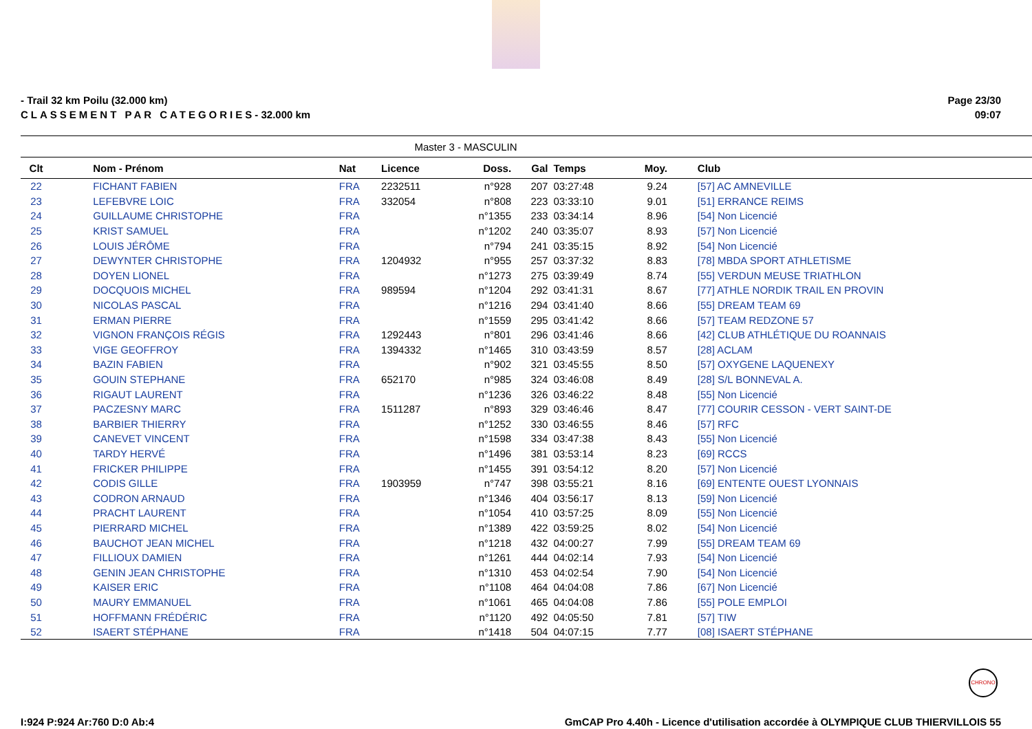- Trail 32 km Poilu (32.000 km)
CLASSEMENT PAR CATEGORIES- 32.000 km
Page 23/30
09:07
| Master 3 - MASCULIN | | | | | | | | |
| Clt | Nom - Prénom | Nat | Licence | Doss. | Gal | Temps | Moy. | Club |
| 22 | FICHANT FABIEN | FRA | 2232511 | n°928 | 207 | 03:27:48 | 9.24 | [57] AC AMNEVILLE |
| 23 | LEFEBVRE LOIC | FRA | 332054 | n°808 | 223 | 03:33:10 | 9.01 | [51] ERRANCE REIMS |
| 24 | GUILLAUME CHRISTOPHE | FRA | | n°1355 | 233 | 03:34:14 | 8.96 | [54] Non Licencié |
| 25 | KRIST SAMUEL | FRA | | n°1202 | 240 | 03:35:07 | 8.93 | [57] Non Licencié |
| 26 | LOUIS JÉRÔME | FRA | | n°794 | 241 | 03:35:15 | 8.92 | [54] Non Licencié |
| 27 | DEWYNTER CHRISTOPHE | FRA | 1204932 | n°955 | 257 | 03:37:32 | 8.83 | [78] MBDA SPORT ATHLETISME |
| 28 | DOYEN LIONEL | FRA | | n°1273 | 275 | 03:39:49 | 8.74 | [55] VERDUN MEUSE TRIATHLON |
| 29 | DOCQUOIS MICHEL | FRA | 989594 | n°1204 | 292 | 03:41:31 | 8.67 | [77] ATHLE NORDIK TRAIL EN PROVIN |
| 30 | NICOLAS PASCAL | FRA | | n°1216 | 294 | 03:41:40 | 8.66 | [55] DREAM TEAM 69 |
| 31 | ERMAN PIERRE | FRA | | n°1559 | 295 | 03:41:42 | 8.66 | [57] TEAM REDZONE 57 |
| 32 | VIGNON FRANÇOIS RÉGIS | FRA | 1292443 | n°801 | 296 | 03:41:46 | 8.66 | [42] CLUB ATHLÉTIQUE DU ROANNAIS |
| 33 | VIGE GEOFFROY | FRA | 1394332 | n°1465 | 310 | 03:43:59 | 8.57 | [28] ACLAM |
| 34 | BAZIN FABIEN | FRA | | n°902 | 321 | 03:45:55 | 8.50 | [57] OXYGENE LAQUENEXY |
| 35 | GOUIN STEPHANE | FRA | 652170 | n°985 | 324 | 03:46:08 | 8.49 | [28] S/L BONNEVAL A. |
| 36 | RIGAUT LAURENT | FRA | | n°1236 | 326 | 03:46:22 | 8.48 | [55] Non Licencié |
| 37 | PACZESNY MARC | FRA | 1511287 | n°893 | 329 | 03:46:46 | 8.47 | [77] COURIR CESSON - VERT SAINT-DE |
| 38 | BARBIER THIERRY | FRA | | n°1252 | 330 | 03:46:55 | 8.46 | [57] RFC |
| 39 | CANEVET VINCENT | FRA | | n°1598 | 334 | 03:47:38 | 8.43 | [55] Non Licencié |
| 40 | TARDY HERVÉ | FRA | | n°1496 | 381 | 03:53:14 | 8.23 | [69] RCCS |
| 41 | FRICKER PHILIPPE | FRA | | n°1455 | 391 | 03:54:12 | 8.20 | [57] Non Licencié |
| 42 | CODIS GILLE | FRA | 1903959 | n°747 | 398 | 03:55:21 | 8.16 | [69] ENTENTE OUEST LYONNAIS |
| 43 | CODRON ARNAUD | FRA | | n°1346 | 404 | 03:56:17 | 8.13 | [59] Non Licencié |
| 44 | PRACHT LAURENT | FRA | | n°1054 | 410 | 03:57:25 | 8.09 | [55] Non Licencié |
| 45 | PIERRARD MICHEL | FRA | | n°1389 | 422 | 03:59:25 | 8.02 | [54] Non Licencié |
| 46 | BAUCHOT JEAN MICHEL | FRA | | n°1218 | 432 | 04:00:27 | 7.99 | [55] DREAM TEAM 69 |
| 47 | FILLIOUX DAMIEN | FRA | | n°1261 | 444 | 04:02:14 | 7.93 | [54] Non Licencié |
| 48 | GENIN JEAN CHRISTOPHE | FRA | | n°1310 | 453 | 04:02:54 | 7.90 | [54] Non Licencié |
| 49 | KAISER ERIC | FRA | | n°1108 | 464 | 04:04:08 | 7.86 | [67] Non Licencié |
| 50 | MAURY EMMANUEL | FRA | | n°1061 | 465 | 04:04:08 | 7.86 | [55] POLE EMPLOI |
| 51 | HOFFMANN FRÉDÉRIC | FRA | | n°1120 | 492 | 04:05:50 | 7.81 | [57] TIW |
| 52 | ISAERT STÉPHANE | FRA | | n°1418 | 504 | 04:07:15 | 7.77 | [08] ISAERT STÉPHANE |
CHRONO
I:924 P:924 Ar:760 D:0 Ab:4 GmCAP Pro 4.40h - Licence d'utilisation accordée à OLYMPIQUE CLUB THIERVILLOIS 55